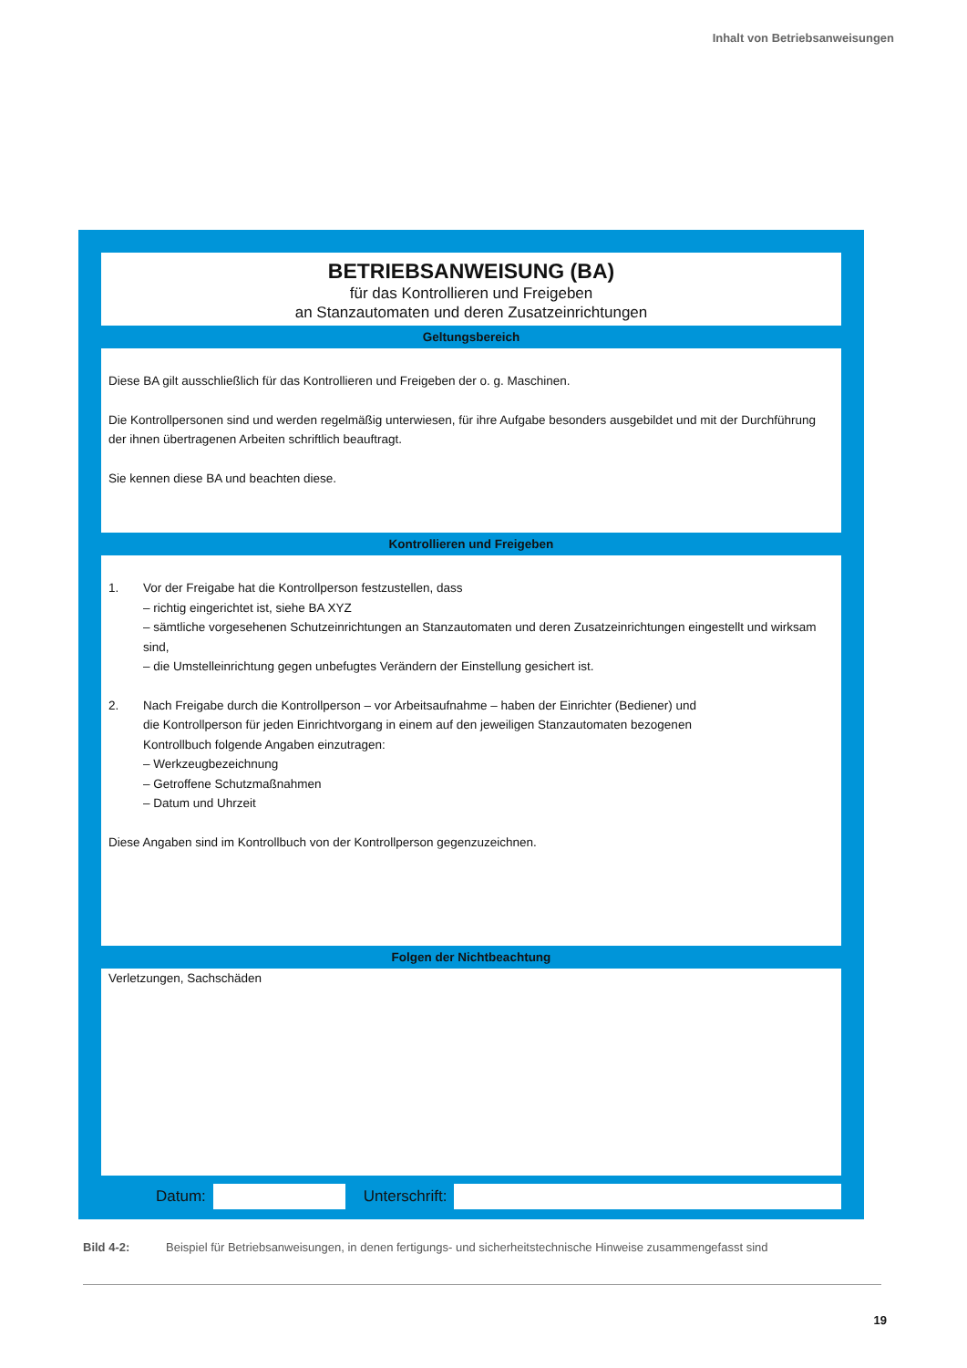Inhalt von Betriebsanweisungen
BETRIEBSANWEISUNG (BA)
für das Kontrollieren und Freigeben
an Stanzautomaten und deren Zusatzeinrichtungen
Geltungsbereich
Diese BA gilt ausschließlich für das Kontrollieren und Freigeben der o. g. Maschinen.
Die Kontrollpersonen sind und werden regelmäßig unterwiesen, für ihre Aufgabe besonders ausgebildet und mit der Durchführung der ihnen übertragenen Arbeiten schriftlich beauftragt.
Sie kennen diese BA und beachten diese.
Kontrollieren und Freigeben
1. Vor der Freigabe hat die Kontrollperson festzustellen, dass
– richtig eingerichtet ist, siehe BA XYZ
– sämtliche vorgesehenen Schutzeinrichtungen an Stanzautomaten und deren Zusatzeinrichtungen eingestellt und wirksam sind,
– die Umstelleinrichtung gegen unbefugtes Verändern der Einstellung gesichert ist.
2. Nach Freigabe durch die Kontrollperson – vor Arbeitsaufnahme – haben der Einrichter (Bediener) und
die Kontrollperson für jeden Einrichtvorgang in einem auf den jeweiligen Stanzautomaten bezogenen
Kontrollbuch folgende Angaben einzutragen:
– Werkzeugbezeichnung
– Getroffene Schutzmaßnahmen
– Datum und Uhrzeit
Diese Angaben sind im Kontrollbuch von der Kontrollperson gegenzuzeichnen.
Folgen der Nichtbeachtung
Verletzungen, Sachschäden
Datum: Unterschrift:
Bild 4-2: Beispiel für Betriebsanweisungen, in denen fertigungs- und sicherheitstechnische Hinweise zusammengefasst sind
19